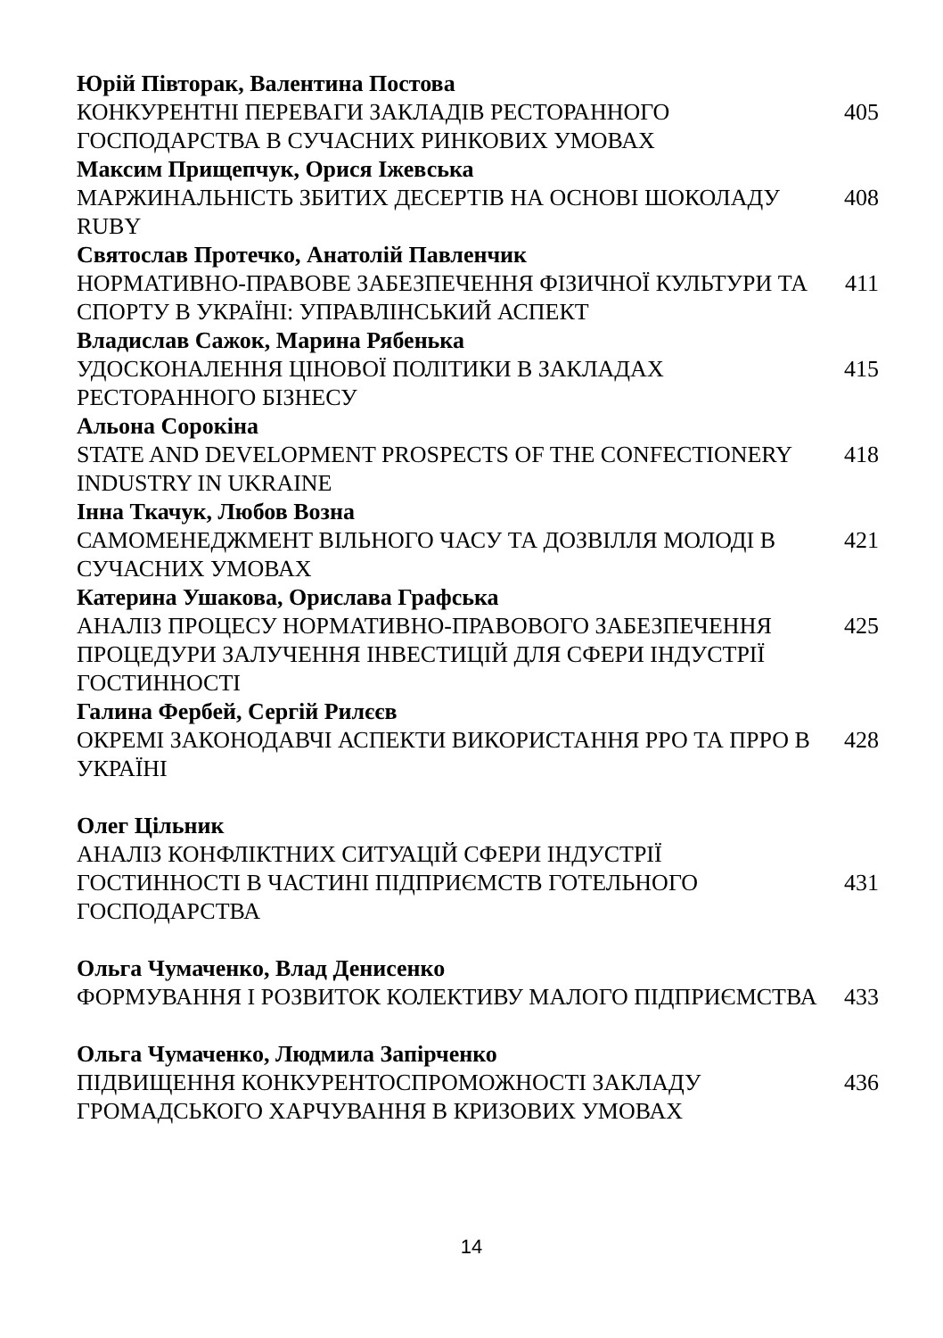Юрій Півторак, Валентина Постова
КОНКУРЕНТНІ ПЕРЕВАГИ ЗАКЛАДІВ РЕСТОРАННОГО ГОСПОДАРСТВА В СУЧАСНИХ РИНКОВИХ УМОВАХ
405
Максим Прищепчук, Орися Іжевська
МАРЖИНАЛЬНІСТЬ ЗБИТИХ ДЕСЕРТІВ НА ОСНОВІ ШОКОЛАДУ RUBY 408
Святослав Протечко, Анатолій Павленчик
НОРМАТИВНО-ПРАВОВЕ ЗАБЕЗПЕЧЕННЯ ФІЗИЧНОЇ КУЛЬТУРИ ТА СПОРТУ В УКРАЇНІ: УПРАВЛІНСЬКИЙ АСПЕКТ
411
Владислав Сажок, Марина Рябенька
УДОСКОНАЛЕННЯ ЦІНОВОЇ ПОЛІТИКИ В ЗАКЛАДАХ РЕСТОРАННОГО БІЗНЕСУ
415
Альона Сорокіна
STATE AND DEVELOPMENT PROSPECTS OF THE CONFECTIONERY INDUSTRY IN UKRAINE
418
Інна Ткачук, Любов Возна
САМОМЕНЕДЖМЕНТ ВІЛЬНОГО ЧАСУ ТА ДОЗВІЛЛЯ МОЛОДІ В СУЧАСНИХ УМОВАХ
421
Катерина Ушакова, Орислава Графська
АНАЛІЗ ПРОЦЕСУ НОРМАТИВНО-ПРАВОВОГО ЗАБЕЗПЕЧЕННЯ ПРОЦЕДУРИ ЗАЛУЧЕННЯ ІНВЕСТИЦІЙ ДЛЯ СФЕРИ ІНДУСТРІЇ ГОСТИННОСТІ
425
Галина Фербей, Сергій Рилєєв
ОКРЕМІ ЗАКОНОДАВЧІ АСПЕКТИ ВИКОРИСТАННЯ РРО ТА ПРРО В УКРАЇНІ
428
Олег Цільник
АНАЛІЗ КОНФЛІКТНИХ СИТУАЦІЙ СФЕРИ ІНДУСТРІЇ ГОСТИННОСТІ В ЧАСТИНІ ПІДПРИЄМСТВ ГОТЕЛЬНОГО ГОСПОДАРСТВА
431
Ольга Чумаченко, Влад Денисенко
ФОРМУВАННЯ І РОЗВИТОК КОЛЕКТИВУ МАЛОГО ПІДПРИЄМСТВА 433
Ольга Чумаченко, Людмила Запірченко
ПІДВИЩЕННЯ КОНКУРЕНТОСПРОМОЖНОСТІ ЗАКЛАДУ ГРОМАДСЬКОГО ХАРЧУВАННЯ В КРИЗОВИХ УМОВАХ
436
14